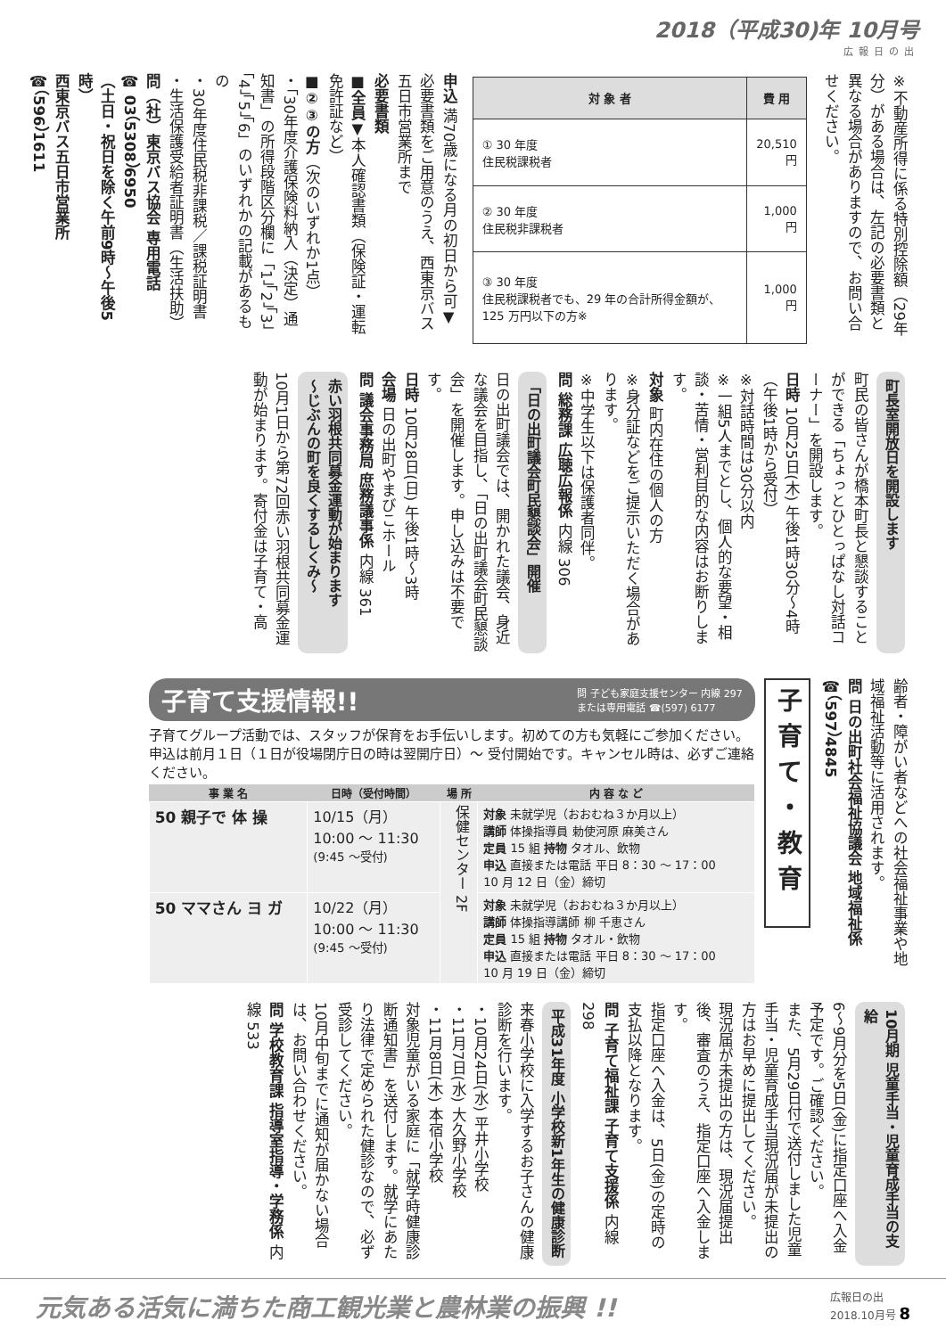2018（平成30)年 10月号
広報日の出
※不動産所得に係る特別控除額（29年分）がある場合は、左記の必要書類と異なる場合がありますので、お問い合せください。
| 対 象 者 | 費 用 |
| --- | --- |
| ① 30 年度 住民税課税者 | 20,510 円 |
| ② 30 年度 住民税非課税者 | 1,000 円 |
| ③ 30 年度 住民税課税者でも、29 年の合計所得金額が、125 万円以下の方※ | 1,000 円 |
申込 満70歳になる月の初日から可▼必要書類をご用意のうえ、西東京バス五日市営業所まで
必要書類
■全員▼本人確認書類（保険証・運転免許証など）
■②③の方（次のいずれか1点）
・「30年度介護保険料納入（決定）通知書」の所得段階区分欄に「1」「2」「3」「4」「5」「6」のいずれかの記載があるもの
・30年度住民税非課税／課税証明書
・生活保護受給者証明書（生活扶助）
問（社）東京バス協会 専用電話
☎ 03（5308）6950
（土日・祝日を除く午前9時～午後5時）
西東京バス五日市営業所
☎（596）1611
町長室開放日を開設します
町民の皆さんが橋本町長と懇談することができる「ちょっとひとっぱなし対話コーナー」を開設します。
日時 10月25日(木) 午後1時30分～4時（午後1時から受付）
※対話時間は30分以内
※一組5人までとし、個人的な要望・相談・苦情・営利目的な内容はお断りします。
対象 町内在住の個人の方
※身分証などをご提示いただく場合があります。
※中学生以下は保護者同伴。
問 総務課 広聴広報係 内線 306
「日の出町議会町民懇談会」開催
日の出町議会では、開かれた議会、身近な議会を目指し、「日の出町議会町民懇談会」を開催します。申し込みは不要です。
日時 10月28日(日) 午後1時～3時
会場 日の出町やまびこホール
問 議会事務局 庶務議事係 内線 361
赤い羽根共同募金運動が始まります
～じぶんの町を良くするしくみ～
10月1日から第72回赤い羽根共同募金運動が始まります。寄付金は子育て・高
齢者・障がい者などへの社会福祉事業や地域福祉活動等に活用されます。
問 日の出町社会福祉協議会 地域福祉係
☎（597）4845
子育て・教育
子育て支援情報!!
問 子ども家庭支援センター 内線 297
または専用電話 ☎(597) 6177
子育てグループ活動では、スタッフが保育をお手伝いします。初めての方も気軽にご参加ください。申込は前月１日（１日が役場閉庁日の時は翌開庁日）～ 受付開始です。キャンセル時は、必ずご連絡ください。
| 事 業 名 | 日時（受付時間） | 場 所 | 内 容 な ど |
| --- | --- | --- | --- |
| 50 親子で 体 操 | 10/15（月） 10:00 ～ 11:30 (9:45 ～受付) | 保健センター 2F | 対象 未就学児（おおむね３か月以上） 講師 体操指導員 勅使河原 麻美さん 定員 15 組 持物 タオル、飲物 申込 直接または電話 平日 8：30 ～ 17：00 10 月 12 日（金）締切 |
| 50 ママさん ヨ ガ | 10/22（月） 10:00 ～ 11:30 (9:45 ～受付) | | 対象 未就学児（おおむね３か月以上） 講師 体操指導講師 柳 千恵さん 定員 15 組 持物 タオル・飲物 申込 直接または電話 平日 8：30 ～ 17：00 10 月 19 日（金）締切 |
10月期 児童手当・児童育成手当の支給
6～9月分を5日(金)に指定口座へ入金予定です。ご確認ください。
また、5月29日付で送付しました児童手当・児童育成手当現況届が未提出の方はお早めに提出してください。
現況届が未提出の方は、現況届提出後、審査のうえ、指定口座へ入金します。
指定口座へ入金は、5日(金)の定時の支払以降となります。
問 子育て福祉課 子育て支援係 内線 298
平成31年度 小学校新1年生の健康診断
来春小学校に入学するお子さんの健康診断を行います。
・10月24日(水) 平井小学校
・11月7日(水) 大久野小学校
・11月8日(木) 本宿小学校
対象児童がいる家庭に「就学時健康診断通知書」を送付します。就学にあたり法律で定められた健診なので、必ず受診してください。
10月中旬までに通知が届かない場合は、お問い合わせください。
問 学校教育課 指導室指導・学務係 内線 533
元気ある活気に満ちた商工観光業と農林業の振興 !! 広報日の出
2018.10月号 8